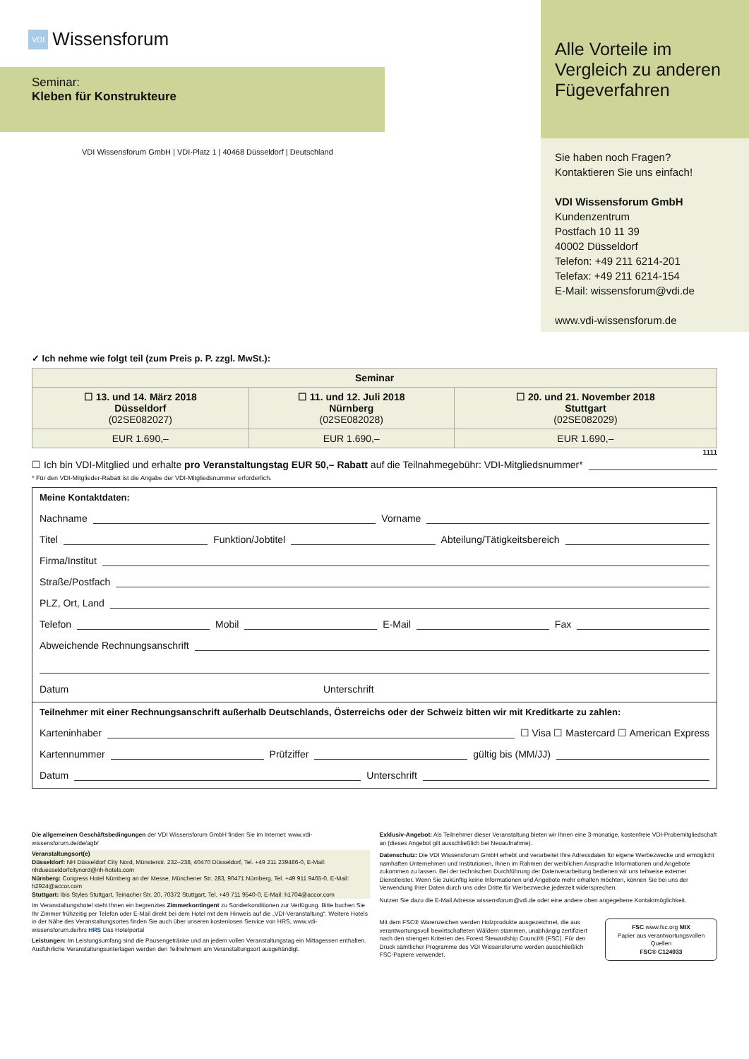VDI Wissensforum
Seminar:
Kleben für Konstrukteure
VDI Wissensforum GmbH | VDI-Platz 1 | 40468 Düsseldorf | Deutschland
Alle Vorteile im Vergleich zu anderen Fügeverfahren
Sie haben noch Fragen?
Kontaktieren Sie uns einfach!
VDI Wissensforum GmbH
Kundenzentrum
Postfach 10 11 39
40002 Düsseldorf
Telefon: +49 211 6214-201
Telefax: +49 211 6214-154
E-Mail: wissensforum@vdi.de
www.vdi-wissensforum.de
✓ Ich nehme wie folgt teil (zum Preis p. P. zzgl. MwSt.):
| Seminar | | |
| --- | --- | --- |
| ☐ 13. und 14. März 2018 Düsseldorf (02SE082027) | ☐ 11. und 12. Juli 2018 Nürnberg (02SE082028) | ☐ 20. und 21. November 2018 Stuttgart (02SE082029) |
| EUR 1.690,– | EUR 1.690,– | EUR 1.690,– |
1111
☐ Ich bin VDI-Mitglied und erhalte pro Veranstaltungstag EUR 50,– Rabatt auf die Teilnahmegebühr: VDI-Mitgliedsnummer*
* Für den VDI-Mitglieder-Rabatt ist die Angabe der VDI-Mitgliedsnummer erforderlich.
Meine Kontaktdaten:
Nachname Vorname
Titel Funktion/Jobtitel Abteilung/Tätigkeitsbereich
Firma/Institut
Straße/Postfach
PLZ, Ort, Land
Telefon Mobil E-Mail Fax
Abweichende Rechnungsanschrift
Datum Unterschrift
Teilnehmer mit einer Rechnungsanschrift außerhalb Deutschlands, Österreichs oder der Schweiz bitten wir mit Kreditkarte zu zahlen:
Karteninhaber ☐ Visa ☐ Mastercard ☐ American Express
Kartennummer Prüfziffer gültig bis (MM/JJ)
Datum Unterschrift
Die allgemeinen Geschäftsbedingungen der VDI Wissensforum GmbH finden Sie im Internet: www.vdi-wissensforum.de/de/agb/
Veranstaltungsort(e)
Düsseldorf: NH Düsseldorf City Nord, Münsterstr. 232–238, 40470 Düsseldorf, Tel. +49 211 239486-0, E-Mail: nhduesseldorfcitynord@nh-hotels.com
Nürnberg: Congress Hotel Nürnberg an der Messe, Münchener Str. 283, 90471 Nürnberg, Tel. +49 911 9465-0, E-Mail: h2924@accor.com
Stuttgart: Ibis Styles Stuttgart, Teinacher Str. 20, 70372 Stuttgart, Tel. +49 711 9540-0, E-Mail: h1704@accor.com
Im Veranstaltungshotel steht Ihnen ein begrenztes Zimmerkontingent zu Sonderkonditionen zur Verfügung. Bitte buchen Sie Ihr Zimmer frühzeitig per Telefon oder E-Mail direkt bei dem Hotel mit dem Hinweis auf die „VDI-Veranstaltung“. Weitere Hotels in der Nähe des Veranstaltungsortes finden Sie auch über unseren kostenlosen Service von HRS, www.vdi-wissensforum.de/hrs HRS Das Hotelportal
Leistungen: Im Leistungsumfang sind die Pausengetränke und an jedem vollen Veranstaltungstag ein Mittagessen enthalten. Ausführliche Veranstaltungsunterlagen werden den Teilnehmern am Veranstaltungsort ausgehändigt.
Exklusiv-Angebot: Als Teilnehmer dieser Veranstaltung bieten wir Ihnen eine 3-monatige, kostenfreie VDI-Probemitgliedschaft an (dieses Angebot gilt ausschließlich bei Neuaufnahme).
Datenschutz: Die VDI Wissensforum GmbH erhebt und verarbeitet Ihre Adressdaten für eigene Werbezwecke und ermöglicht namhaften Unternehmen und Institutionen, Ihnen im Rahmen der werblichen Ansprache Informationen und Angebote zukommen zu lassen. Bei der technischen Durchführung der Datenverarbeitung bedienen wir uns teilweise externer Dienstleister. Wenn Sie zukünftig keine Informationen und Angebote mehr erhalten möchten, können Sie bei uns der Verwendung Ihrer Daten durch uns oder Dritte für Werbezwecke jederzeit widersprechen.
Nutzen Sie dazu die E-Mail Adresse wissensforum@vdi.de oder eine andere oben angegebene Kontaktmöglichkeit.
Mit dem FSC® Warenzeichen werden Holzprodukte ausgezeichnet, die aus verantwortungsvoll bewirtschafteten Wäldern stammen, unabhängig zertifiziert nach den strengen Kriterien des Forest Stewardship Council® (FSC). Für den Druck sämtlicher Programme des VDI Wissensforums werden ausschließlich FSC-Papiere verwendet.
FSC www.fsc.org MIX
Papier aus verantwortungsvollen Quellen
FSC® C124933